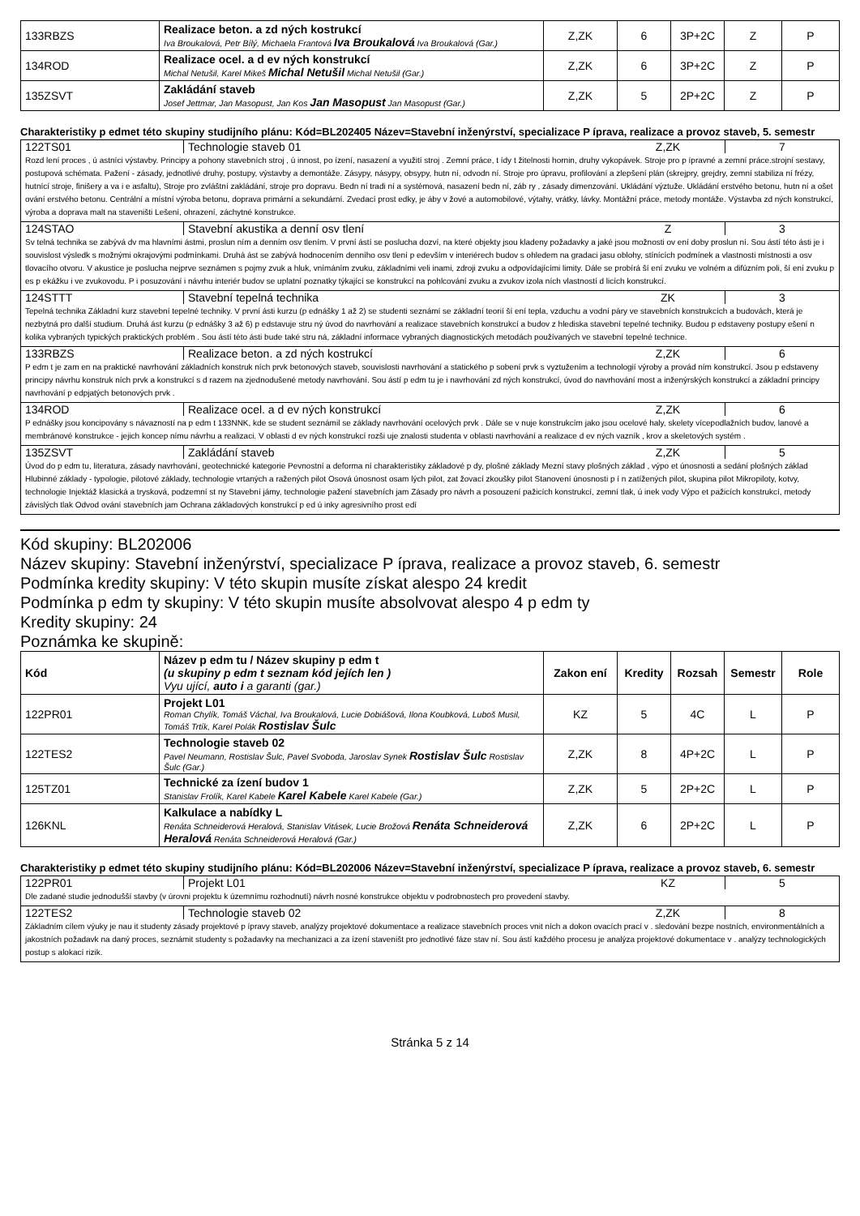| 133RBZS | Realizace beton. a zd ných kostrukcí Iva Broukalová, Petr Bílý, Michaela Frantová Iva Broukalová Iva Broukalová (Gar.) | Z,ZK | 6 | 3P+2C | Z | P |
| 134ROD | Realizace ocel. a d ev ných konstrukcí Michal Netušil, Karel Mikeš Michal Netušil Michal Netušil (Gar.) | Z,ZK | 6 | 3P+2C | Z | P |
| 135ZSVT | Zakládání staveb Josef Jettmar, Jan Masopust, Jan Kos Jan Masopust Jan Masopust (Gar.) | Z,ZK | 5 | 2P+2C | Z | P |
Charakteristiky p edmet této skupiny studijního plánu: Kód=BL202405 Název=Stavební inženýrství, specializace P íprava, realizace a provoz staveb, 5. semestr
122TS01 Technologie staveb 01 Z,ZK 7
Rozd lení proces , ú astníci výstavby. Principy a pohony stavebních stroj , ú innost, po ízení, nasazení a využití stroj . Zemní práce, t ídy t žitelnosti hornin, druhy vykopávek. Stroje pro p ípravné a zemní práce.strojní sestavy, postupová schémata. Pažení - zásady, jednotlivé druhy, postupy, výstavby a demontáže. Zásypy, násypy, obsypy, hutn ní, odvodn ní. Stroje pro úpravu, profilování a zlepšení plán (skrejpry, grejdry, zemní stabiliza ní frézy, hutnící stroje, finišery a va i e asfaltu), Stroje pro zvláštní zakládání, stroje pro dopravu. Bedn ní tradi ní a systémová, nasazení bedn ní, záb ry , zásady dimenzování. Ukládání výztuže. Ukládání erstvého betonu, hutn ní a ošet ování erstvého betonu. Centrální a místní výroba betonu, doprava primární a sekundární. Zvedací prost edky, je áby v žové a automobilové, výtahy, vrátky, lávky. Montážní práce, metody montáže. Výstavba zd ných konstrukcí, výroba a doprava malt na staveništi Lešení, ohrazení, záchytné konstrukce.
124STAO Stavební akustika a denní osv tlení
Z 3
Sv telná technika se zabývá dv ma hlavními ástmi, proslun ním a denním osv tlením. V první ástí se poslucha dozví, na které objekty jsou kladeny požadavky a jaké jsou možnosti ov ení doby proslun ní. Sou ástí této ásti je i souvislost výsledk s možnými okrajovými podmínkami. Druhá ást se zabývá hodnocením denního osv tlení p edevším v interiérech budov s ohledem na gradaci jasu oblohy, stínících podmínek a vlastnosti místnosti a osv tlovacího otvoru. V akustice je poslucha nejprve seznámen s pojmy zvuk a hluk, vnímáním zvuku, základními veli inami, zdroji zvuku a odpovídajícími limity. Dále se probírá ší ení zvuku ve volném a difúzním poli, ší ení zvuku p es p ekážku i ve zvukovodu. P i posuzování i návrhu interiér budov se uplatní poznatky týkající se konstrukcí na pohlcování zvuku a zvukov izola ních vlastností d licích konstrukcí.
124STTT Stavební tepelná technika ZK 3
Tepelná technika Základní kurz stavební tepelné techniky. V první ásti kurzu (p ednášky 1 až 2) se studenti seznámí se základní teorií ší ení tepla, vzduchu a vodní páry ve stavebních konstrukcích a budovách, která je nezbytná pro další studium. Druhá ást kurzu (p ednášky 3 až 6) p edstavuje stru ný úvod do navrhování a realizace stavebních konstrukcí a budov z hlediska stavební tepelné techniky. Budou p edstaveny postupy ešení n kolika vybraných typických praktických problém . Sou ástí této ásti bude také stru ná, základní informace vybraných diagnostických metodách používaných ve stavební tepelné technice.
133RBZS Realizace beton. a zd ných kostrukcí
Z,ZK 6
P edm t je zam en na praktické navrhování základních konstruk ních prvk betonových staveb, souvislosti navrhování a statického p sobení prvk s vyztužením a technologií výroby a provád ním konstrukcí. Jsou p edstaveny principy návrhu konstruk ních prvk a konstrukcí s d razem na zjednodušené metody navrhování. Sou ástí p edm tu je i navrhování zd ných konstrukcí, úvod do navrhování most a inženýrských konstrukcí a základní principy navrhování p edpjatých betonových prvk .
134ROD Realizace ocel. a d ev ných konstrukcí
Z,ZK 6
P ednášky jsou koncipovány s návazností na p edm t 133NNK, kde se student seznámil se základy navrhování ocelových prvk . Dále se v nuje konstrukcím jako jsou ocelové haly, skelety vícepodlažních budov, lanové a membránové konstrukce - jejich koncep nímu návrhu a realizaci. V oblasti d ev ných konstrukcí rozši uje znalosti studenta v oblasti navrhování a realizace d ev ných vazník , krov a skeletových systém .
135ZSVT Zakládání staveb Z,ZK 5
Úvod do p edm tu, literatura, zásady navrhování, geotechnické kategorie Pevnostní a deforma ní charakteristiky základové p dy, plošné základy Mezní stavy plošných základ , výpo et únosnosti a sedání plošných základ Hlubinné základy - typologie, pilotové základy, technologie vrtaných a ražených pilot Osová únosnost osam lých pilot, zat žovací zkoušky pilot Stanovení únosnosti p í n zatížených pilot, skupina pilot Mikropiloty, kotvy, technologie Injektáž klasická a trysková, podzemní st ny Stavební jámy, technologie pažení stavebních jam Zásady pro návrh a posouzení pažicích konstrukcí, zemní tlak, ú inek vody Výpo et pažicích konstrukcí, metody závislých tlak Odvod ování stavebních jam Ochrana základových konstrukcí p ed ú inky agresivního prost edí
Kód skupiny: BL202006
Název skupiny: Stavební inženýrství, specializace P íprava, realizace a provoz staveb, 6. semestr
Podmínka kredity skupiny: V této skupin musíte získat alespo 24 kredit
Podmínka p edm ty skupiny: V této skupin musíte absolvovat alespo 4 p edm ty
Kredity skupiny: 24
Poznámka ke skupině:
| Kód | Název p edm tu / Název skupiny p edm t (u skupiny p edm t seznam kód jejích len ) Vyu ující, auto i a garanti (gar.) | Zakon ení | Kredity | Rozsah | Semestr | Role |
| --- | --- | --- | --- | --- | --- | --- |
| 122PR01 | Projekt L01 Roman Chylík, Tomáš Váchal, Iva Broukalová, Lucie Dobiášová, Ilona Koubková, Luboš Musil, Tomáš Trtík, Karel Polák Rostislav Šulc | KZ | 5 | 4C | L | P |
| 122TES2 | Technologie staveb 02 Pavel Neumann, Rostislav Šulc, Pavel Svoboda, Jaroslav Synek Rostislav Šulc Rostislav Šulc (Gar.) | Z,ZK | 8 | 4P+2C | L | P |
| 125TZ01 | Technické za ízení budov 1 Stanislav Frolík, Karel Kabele Karel Kabele Karel Kabele (Gar.) | Z,ZK | 5 | 2P+2C | L | P |
| 126KNL | Kalkulace a nabídky L Renáta Schneiderová Heralová, Stanislav Vitásek, Lucie Brožová Renáta Schneiderová Heralová Renáta Schneiderová Heralová (Gar.) | Z,ZK | 6 | 2P+2C | L | P |
Charakteristiky p edmet této skupiny studijního plánu: Kód=BL202006 Název=Stavební inženýrství, specializace P íprava, realizace a provoz staveb, 6. semestr
122PR01 Projekt L01 KZ 5
Dle zadané studie jednodušší stavby (v úrovni projektu k územnímu rozhodnutí) návrh nosné konstrukce objektu v podrobnostech pro provedení stavby.
122TES2 Technologie staveb 02 Z,ZK 8
Základním cílem výuky je nau it studenty zásady projektové p ípravy staveb, analýzy projektové dokumentace a realizace stavebních proces vnit ních a dokon ovacích prací v . sledování bezpe nostních, environmentálních a jakostních požadavk na daný proces, seznámit studenty s požadavky na mechanizaci a za ízení staveništ pro jednotlivé fáze stav ní. Sou ástí každého procesu je analýza projektové dokumentace v . analýzy technologických postup s alokací rizik.
Stránka 5 z 14